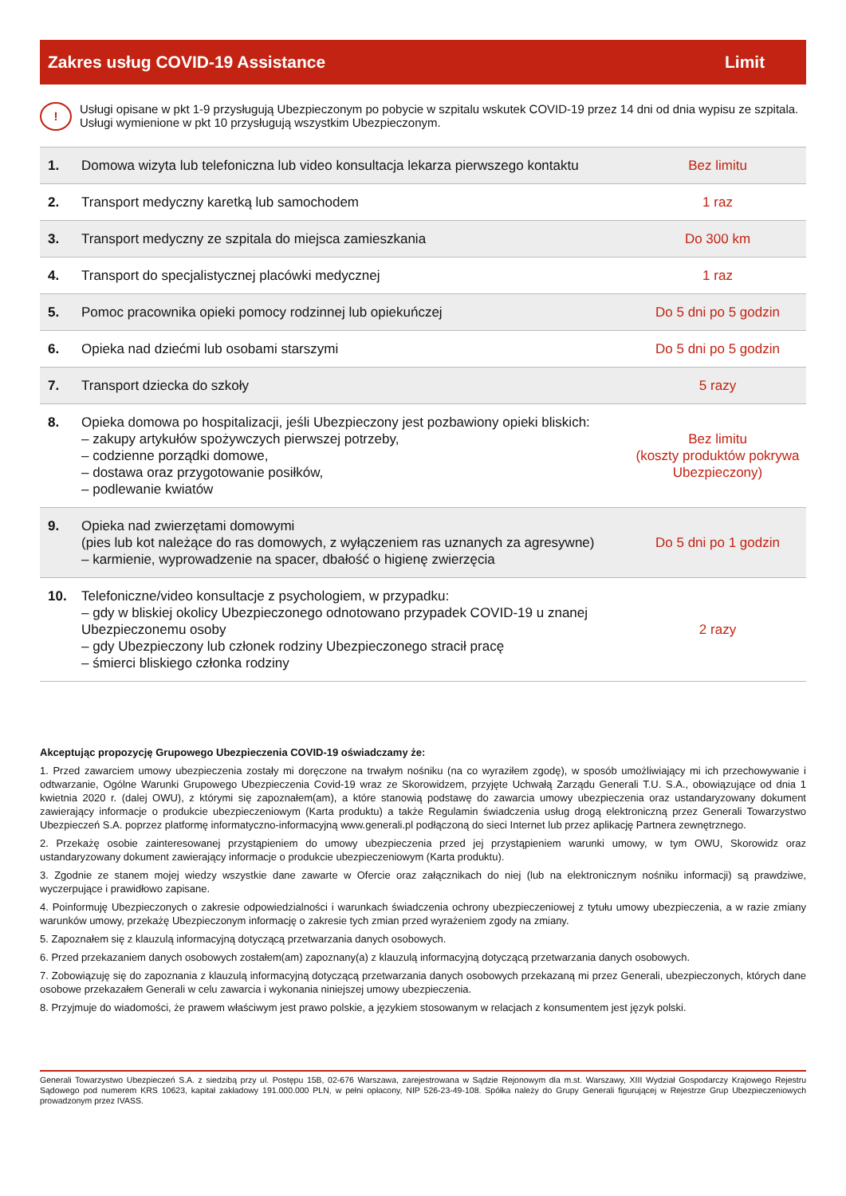| Zakres usług COVID-19 Assistance | Limit |
| --- | --- |
!
Usługi opisane w pkt 1-9 przysługują Ubezpieczonym po pobycie w szpitalu wskutek COVID-19 przez 14 dni od dnia wypisu ze szpitala. Usługi wymienione w pkt 10 przysługują wszystkim Ubezpieczonym.
| 1. | Domowa wizyta lub telefoniczna lub video konsultacja lekarza pierwszego kontaktu | Bez limitu |
| 2. | Transport medyczny karetką lub samochodem | 1 raz |
| 3. | Transport medyczny ze szpitala do miejsca zamieszkania | Do 300 km |
| 4. | Transport do specjalistycznej placówki medycznej | 1 raz |
| 5. | Pomoc pracownika opieki pomocy rodzinnej lub opiekuńczej | Do 5 dni po 5 godzin |
| 6. | Opieka nad dziećmi lub osobami starszymi | Do 5 dni po 5 godzin |
| 7. | Transport dziecka do szkoły | 5 razy |
| 8. | Opieka domowa po hospitalizacji, jeśli Ubezpieczony jest pozbawiony opieki bliskich: – zakupy artykułów spożywczych pierwszej potrzeby, – codzienne porządki domowe, – dostawa oraz przygotowanie posiłków, – podlewanie kwiatów | Bez limitu (koszty produktów pokrywa Ubezpieczony) |
| 9. | Opieka nad zwierzętami domowymi (pies lub kot należące do ras domowych, z wyłączeniem ras uznanych za agresywne) – karmienie, wyprowadzenie na spacer, dbałość o higienę zwierzęcia | Do 5 dni po 1 godzin |
| 10. | Telefoniczne/video konsultacje z psychologiem, w przypadku: – gdy w bliskiej okolicy Ubezpieczonego odnotowano przypadek COVID-19 u znanej Ubezpieczonemu osoby – gdy Ubezpieczony lub członek rodziny Ubezpieczonego stracił pracę – śmierci bliskiego członka rodziny | 2 razy |
Akceptując propozycję Grupowego Ubezpieczenia COVID-19 oświadczamy że:
1. Przed zawarciem umowy ubezpieczenia zostały mi doręczone na trwałym nośniku (na co wyraziłem zgodę), w sposób umożliwiający mi ich przechowywanie i odtwarzanie, Ogólne Warunki Grupowego Ubezpieczenia Covid-19 wraz ze Skorowidzem, przyjęte Uchwałą Zarządu Generali T.U. S.A., obowiązujące od dnia 1 kwietnia 2020 r. (dalej OWU), z którymi się zapoznałem(am), a które stanowią podstawę do zawarcia umowy ubezpieczenia oraz ustandaryzowany dokument zawierający informacje o produkcie ubezpieczeniowym (Karta produktu) a także Regulamin świadczenia usług drogą elektroniczną przez Generali Towarzystwo Ubezpieczeń S.A. poprzez platformę informatyczno-informacyjną www.generali.pl podłączoną do sieci Internet lub przez aplikację Partnera zewnętrznego.
2. Przekażę osobie zainteresowanej przystąpieniem do umowy ubezpieczenia przed jej przystąpieniem warunki umowy, w tym OWU, Skorowidz oraz ustandaryzowany dokument zawierający informacje o produkcie ubezpieczeniowym (Karta produktu).
3. Zgodnie ze stanem mojej wiedzy wszystkie dane zawarte w Ofercie oraz załącznikach do niej (lub na elektronicznym nośniku informacji) są prawdziwe, wyczerpujące i prawidłowo zapisane.
4. Poinformuję Ubezpieczonych o zakresie odpowiedzialności i warunkach świadczenia ochrony ubezpieczeniowej z tytułu umowy ubezpieczenia, a w razie zmiany warunków umowy, przekażę Ubezpieczonym informację o zakresie tych zmian przed wyrażeniem zgody na zmiany.
5. Zapoznałem się z klauzulą informacyjną dotyczącą przetwarzania danych osobowych.
6. Przed przekazaniem danych osobowych zostałem(am) zapoznany(a) z klauzulą informacyjną dotyczącą przetwarzania danych osobowych.
7. Zobowiązuję się do zapoznania z klauzulą informacyjną dotyczącą przetwarzania danych osobowych przekazaną mi przez Generali, ubezpieczonych, których dane osobowe przekazałem Generali w celu zawarcia i wykonania niniejszej umowy ubezpieczenia.
8. Przyjmuje do wiadomości, że prawem właściwym jest prawo polskie, a językiem stosowanym w relacjach z konsumentem jest język polski.
Generali Towarzystwo Ubezpieczeń S.A. z siedzibą przy ul. Postępu 15B, 02-676 Warszawa, zarejestrowana w Sądzie Rejonowym dla m.st. Warszawy, XIII Wydział Gospodarczy Krajowego Rejestru Sądowego pod numerem KRS 10623, kapitał zakładowy 191.000.000 PLN, w pełni opłacony, NIP 526-23-49-108. Spółka należy do Grupy Generali figurującej w Rejestrze Grup Ubezpieczeniowych prowadzonym przez IVASS.